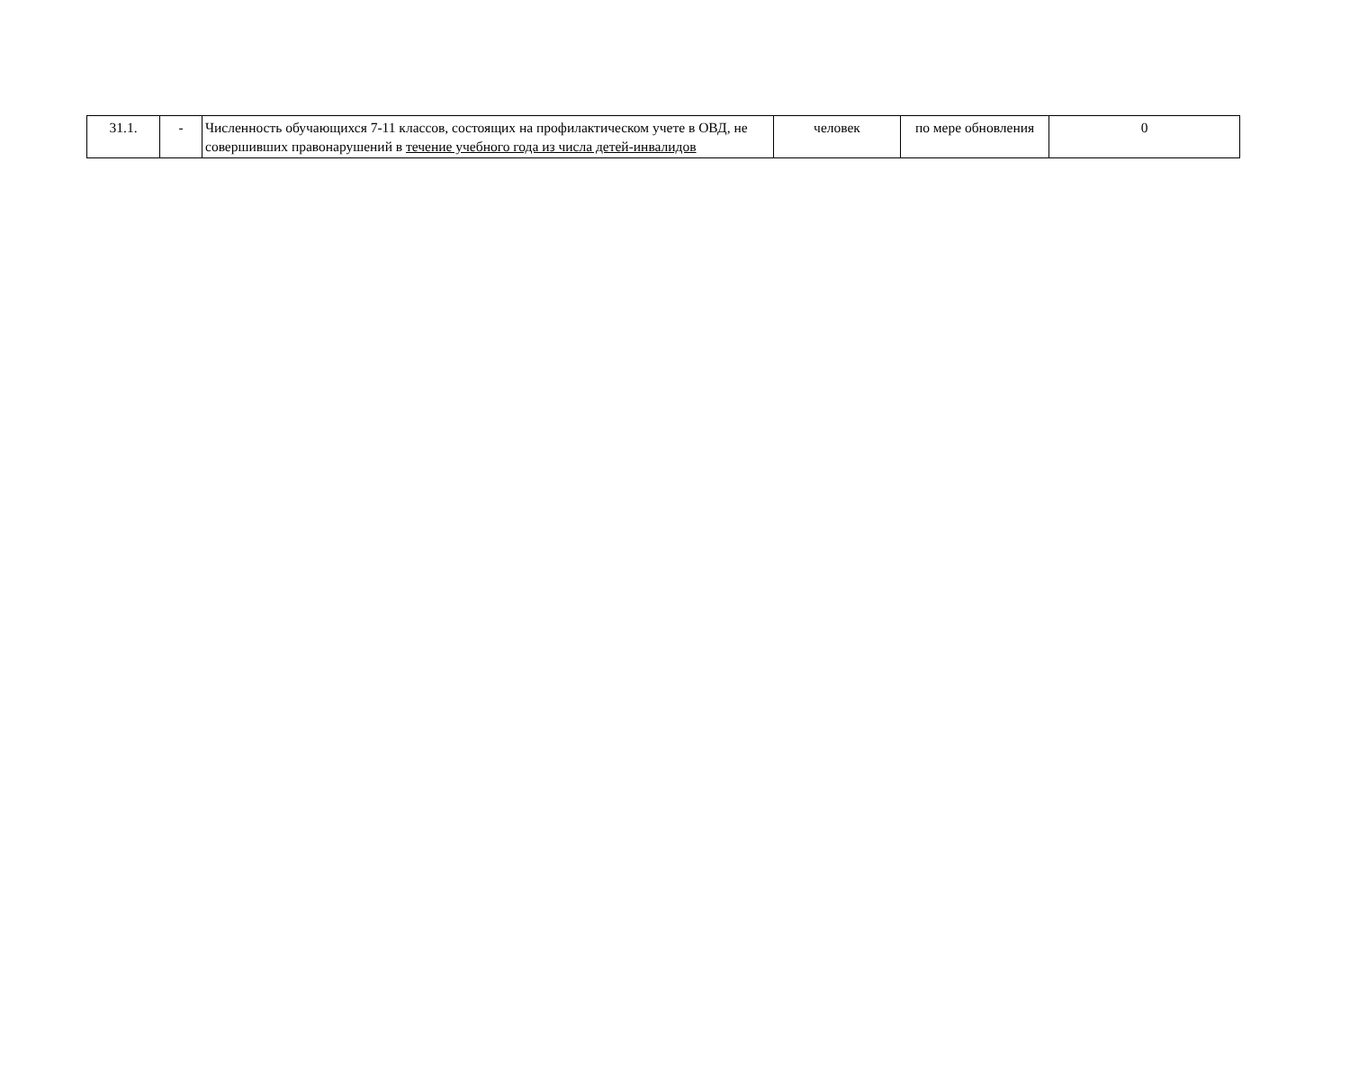| 31.1. | - | Численность обучающихся 7-11 классов, состоящих на профилактическом учете в ОВД, не совершивших правонарушений в течение учебного года из числа детей-инвалидов | человек | по мере обновления | 0 |